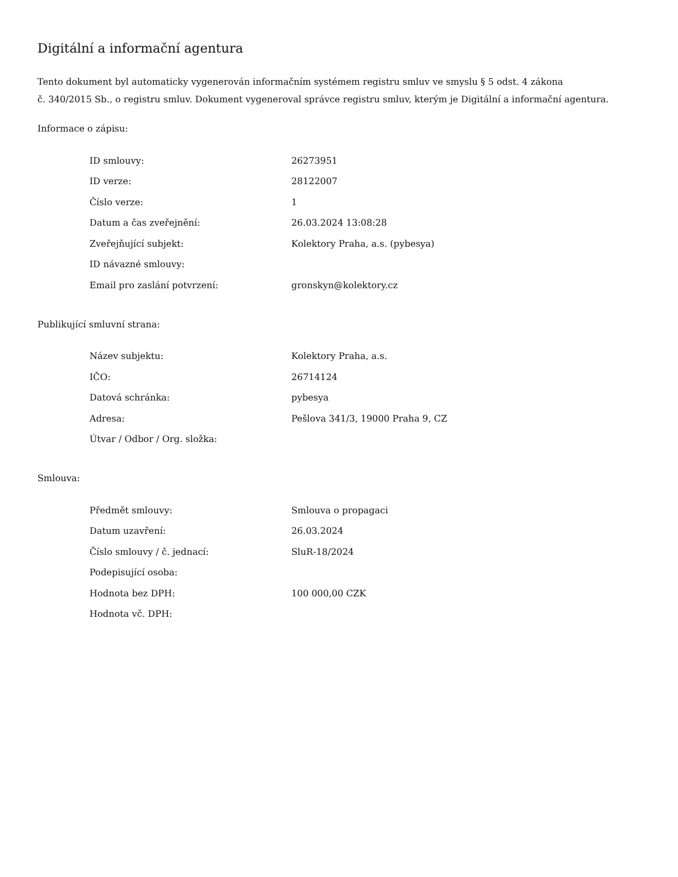Digitální a informační agentura
Tento dokument byl automaticky vygenerován informačním systémem registru smluv ve smyslu § 5 odst. 4 zákona
č. 340/2015 Sb., o registru smluv. Dokument vygeneroval správce registru smluv, kterým je Digitální a informační agentura.
Informace o zápisu:
| ID smlouvy: | 26273951 |
| ID verze: | 28122007 |
| Číslo verze: | 1 |
| Datum a čas zveřejnění: | 26.03.2024 13:08:28 |
| Zveřejňující subjekt: | Kolektory Praha, a.s. (pybesya) |
| ID návazné smlouvy: | |
| Email pro zaslání potvrzení: | gronskyn@kolektory.cz |
Publikující smluvní strana:
| Název subjektu: | Kolektory Praha, a.s. |
| IČO: | 26714124 |
| Datová schránka: | pybesya |
| Adresa: | Pešlova 341/3, 19000 Praha 9, CZ |
| Útvar / Odbor / Org. složka: | |
Smlouva:
| Předmět smlouvy: | Smlouva o propagaci |
| Datum uzavření: | 26.03.2024 |
| Číslo smlouvy / č. jednací: | SluR-18/2024 |
| Podepisující osoba: | |
| Hodnota bez DPH: | 100 000,00 CZK |
| Hodnota vč. DPH: | |